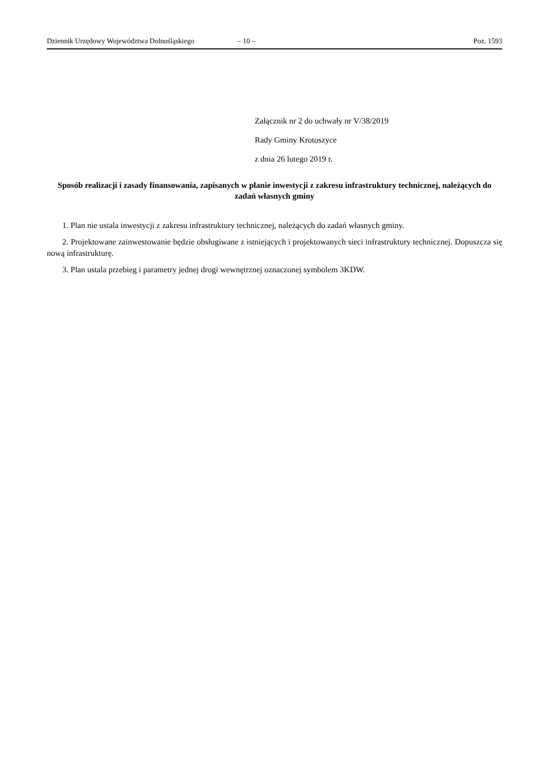Dziennik Urzędowy Województwa Dolnośląskiego – 10 – Poz. 1593
Załącznik nr 2 do uchwały nr V/38/2019
Rady Gminy Krotoszyce
z dnia 26 lutego 2019 r.
Sposób realizacji i zasady finansowania, zapisanych w planie inwestycji z zakresu infrastruktury technicznej, należących do zadań własnych gminy
1. Plan nie ustala inwestycji z zakresu infrastruktury technicznej, należących do zadań własnych gminy.
2. Projektowane zainwestowanie będzie obsługiwane z istniejących i projektowanych sieci infrastruktury technicznej. Dopuszcza się nową infrastrukturę.
3. Plan ustala przebieg i parametry jednej drogi wewnętrznej oznaczonej symbolem 3KDW.